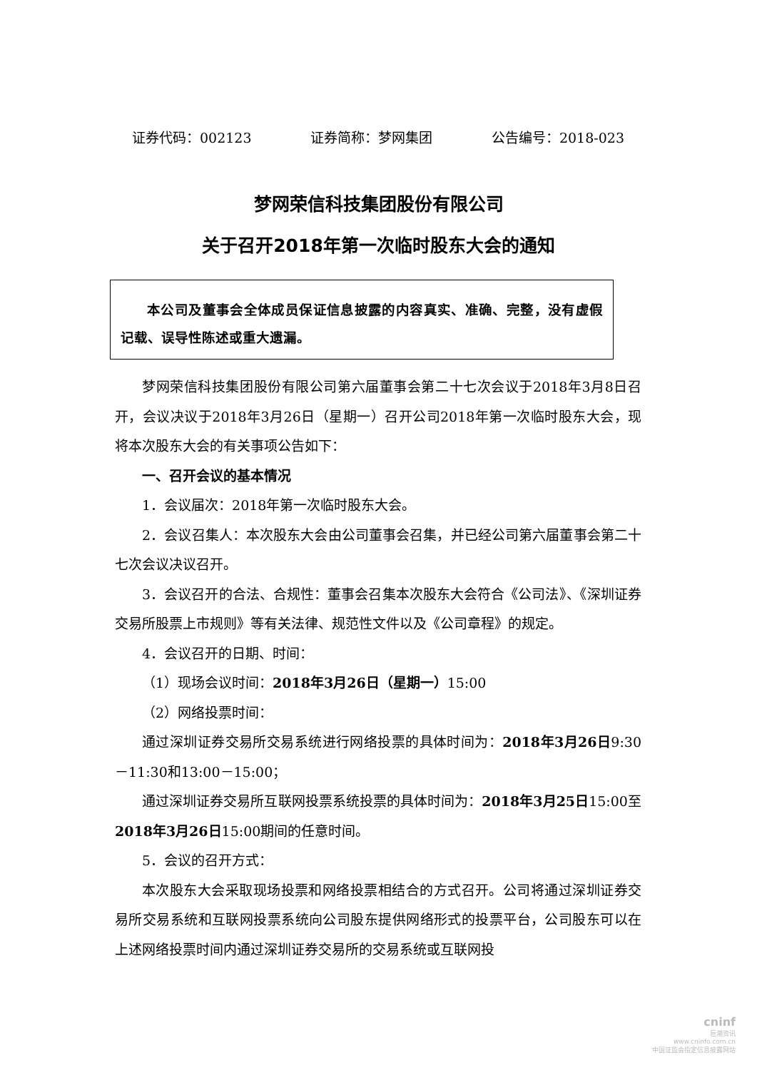证券代码：002123 证券简称：梦网集团 公告编号：2018-023
梦网荣信科技集团股份有限公司
关于召开2018年第一次临时股东大会的通知
本公司及董事会全体成员保证信息披露的内容真实、准确、完整，没有虚假记载、误导性陈述或重大遗漏。
梦网荣信科技集团股份有限公司第六届董事会第二十七次会议于2018年3月8日召开，会议决议于2018年3月26日（星期一）召开公司2018年第一次临时股东大会，现将本次股东大会的有关事项公告如下：
一、召开会议的基本情况
1．会议届次：2018年第一次临时股东大会。
2．会议召集人：本次股东大会由公司董事会召集，并已经公司第六届董事会第二十七次会议决议召开。
3．会议召开的合法、合规性：董事会召集本次股东大会符合《公司法》、《深圳证券交易所股票上市规则》等有关法律、规范性文件以及《公司章程》的规定。
4．会议召开的日期、时间：
（1）现场会议时间：2018年3月26日（星期一）15:00
（2）网络投票时间：
通过深圳证券交易所交易系统进行网络投票的具体时间为：2018年3月26日9:30－11:30和13:00－15:00；
通过深圳证券交易所互联网投票系统投票的具体时间为：2018年3月25日15:00至2018年3月26日15:00期间的任意时间。
5．会议的召开方式：
本次股东大会采取现场投票和网络投票相结合的方式召开。公司将通过深圳证券交易所交易系统和互联网投票系统向公司股东提供网络形式的投票平台，公司股东可以在上述网络投票时间内通过深圳证券交易所的交易系统或互联网投
cninf
巨潮资讯
www.cninfo.com.cn
中国证监会指定信息披露网站